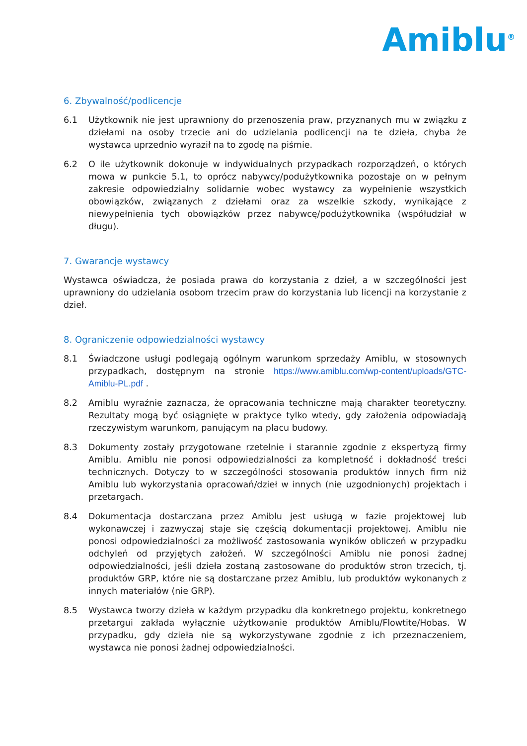Amiblu<sup>®</sup>
6. Zbywalność/podlicencje
6.1 Użytkownik nie jest uprawniony do przenoszenia praw, przyznanych mu w związku z dziełami na osoby trzecie ani do udzielania podlicencji na te dzieła, chyba że wystawca uprzednio wyraził na to zgodę na piśmie.
6.2 O ile użytkownik dokonuje w indywidualnych przypadkach rozporządzeń, o których mowa w punkcie 5.1, to oprócz nabywcy/podużytkownika pozostaje on w pełnym zakresie odpowiedzialny solidarnie wobec wystawcy za wypełnienie wszystkich obowiązków, związanych z dziełami oraz za wszelkie szkody, wynikające z niewypełnienia tych obowiązków przez nabywcę/podużytkownika (współudział w długu).
7. Gwarancje wystawcy
Wystawca oświadcza, że posiada prawa do korzystania z dzieł, a w szczególności jest uprawniony do udzielania osobom trzecim praw do korzystania lub licencji na korzystanie z dzieł.
8. Ograniczenie odpowiedzialności wystawcy
8.1 Świadczone usługi podlegają ogólnym warunkom sprzedaży Amiblu, w stosownych przypadkach, dostępnym na stronie https://www.amiblu.com/wp-content/uploads/GTC-Amiblu-PL.pdf .
8.2 Amiblu wyraźnie zaznacza, że opracowania techniczne mają charakter teoretyczny. Rezultaty mogą być osiągnięte w praktyce tylko wtedy, gdy założenia odpowiadają rzeczywistym warunkom, panującym na placu budowy.
8.3 Dokumenty zostały przygotowane rzetelnie i starannie zgodnie z ekspertyzą firmy Amiblu. Amiblu nie ponosi odpowiedzialności za kompletność i dokładność treści technicznych. Dotyczy to w szczególności stosowania produktów innych firm niż Amiblu lub wykorzystania opracowań/dzieł w innych (nie uzgodnionych) projektach i przetargach.
8.4 Dokumentacja dostarczana przez Amiblu jest usługą w fazie projektowej lub wykonawczej i zazwyczaj staje się częścią dokumentacji projektowej. Amiblu nie ponosi odpowiedzialności za możliwość zastosowania wyników obliczeń w przypadku odchyleń od przyjętych założeń. W szczególności Amiblu nie ponosi żadnej odpowiedzialności, jeśli dzieła zostaną zastosowane do produktów stron trzecich, tj. produktów GRP, które nie są dostarczane przez Amiblu, lub produktów wykonanych z innych materiałów (nie GRP).
8.5 Wystawca tworzy dzieła w każdym przypadku dla konkretnego projektu, konkretnego przetargui zakłada wyłącznie użytkowanie produktów Amiblu/Flowtite/Hobas. W przypadku, gdy dzieła nie są wykorzystywane zgodnie z ich przeznaczeniem, wystawca nie ponosi żadnej odpowiedzialności.